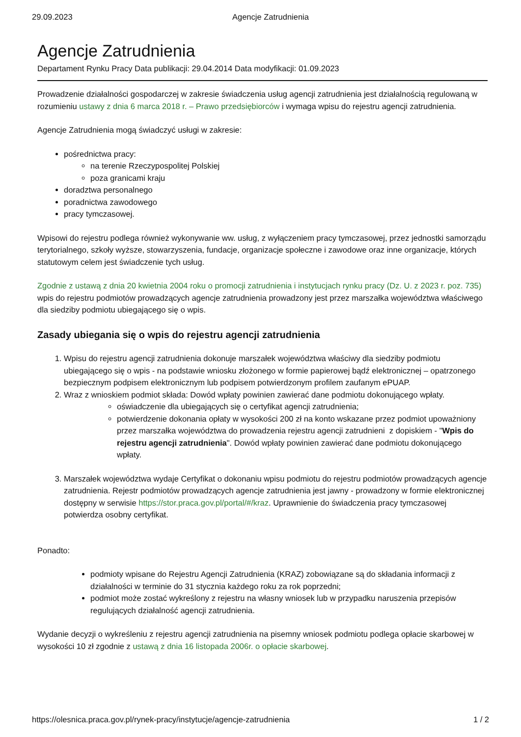29.09.2023 Agencje Zatrudnienia
Agencje Zatrudnienia
Departament Rynku Pracy Data publikacji: 29.04.2014 Data modyfikacji: 01.09.2023
Prowadzenie działalności gospodarczej w zakresie świadczenia usług agencji zatrudnienia jest działalnością regulowaną w rozumieniu ustawy z dnia 6 marca 2018 r. – Prawo przedsiębiorców i wymaga wpisu do rejestru agencji zatrudnienia.
Agencje Zatrudnienia mogą świadczyć usługi w zakresie:
pośrednictwa pracy:
na terenie Rzeczypospolitej Polskiej
poza granicami kraju
doradztwa personalnego
poradnictwa zawodowego
pracy tymczasowej.
Wpisowi do rejestru podlega również wykonywanie ww. usług, z wyłączeniem pracy tymczasowej, przez jednostki samorządu terytorialnego, szkoły wyższe, stowarzyszenia, fundacje, organizacje społeczne i zawodowe oraz inne organizacje, których statutowym celem jest świadczenie tych usług.
Zgodnie z ustawą z dnia 20 kwietnia 2004 roku o promocji zatrudnienia i instytucjach rynku pracy (Dz. U. z 2023 r. poz. 735) wpis do rejestru podmiotów prowadzących agencje zatrudnienia prowadzony jest przez marszałka województwa właściwego dla siedziby podmiotu ubiegającego się o wpis.
Zasady ubiegania się o wpis do rejestru agencji zatrudnienia
1. Wpisu do rejestru agencji zatrudnienia dokonuje marszałek województwa właściwy dla siedziby podmiotu ubiegającego się o wpis - na podstawie wniosku złożonego w formie papierowej bądź elektronicznej – opatrzonego bezpiecznym podpisem elektronicznym lub podpisem potwierdzonym profilem zaufanym ePUAP.
2. Wraz z wnioskiem podmiot składa: Dowód wpłaty powinien zawierać dane podmiotu dokonującego wpłaty.
oświadczenie dla ubiegających się o certyfikat agencji zatrudnienia;
potwierdzenie dokonania opłaty w wysokości 200 zł na konto wskazane przez podmiot upoważniony przez marszałka województwa do prowadzenia rejestru agencji zatrudnieni z dopiskiem - "Wpis do rejestru agencji zatrudnienia". Dowód wpłaty powinien zawierać dane podmiotu dokonującego wpłaty.
3. Marszałek województwa wydaje Certyfikat o dokonaniu wpisu podmiotu do rejestru podmiotów prowadzących agencje zatrudnienia. Rejestr podmiotów prowadzących agencje zatrudnienia jest jawny - prowadzony w formie elektronicznej dostępny w serwisie https://stor.praca.gov.pl/portal/#/kraz. Uprawnienie do świadczenia pracy tymczasowej potwierdza osobny certyfikat.
Ponadto:
podmioty wpisane do Rejestru Agencji Zatrudnienia (KRAZ) zobowiązane są do składania informacji z działalności w terminie do 31 stycznia każdego roku za rok poprzedni;
podmiot może zostać wykreślony z rejestru na własny wniosek lub w przypadku naruszenia przepisów regulujących działalność agencji zatrudnienia.
Wydanie decyzji o wykreśleniu z rejestru agencji zatrudnienia na pisemny wniosek podmiotu podlega opłacie skarbowej w wysokości 10 zł zgodnie z ustawą z dnia 16 listopada 2006r. o opłacie skarbowej.
https://olesnica.praca.gov.pl/rynek-pracy/instytucje/agencje-zatrudnienia 1 / 2